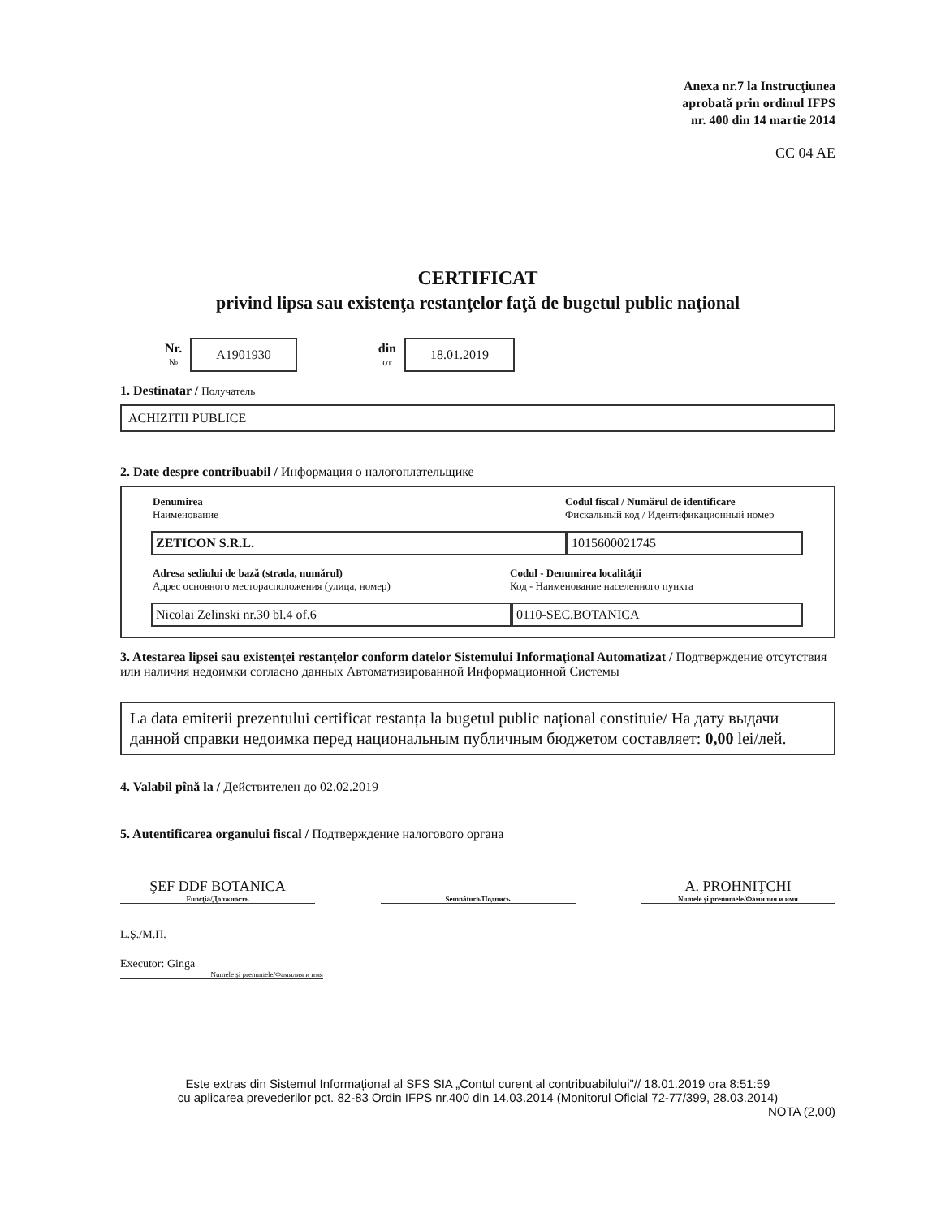Anexa nr.7 la Instrucţiunea
aprobată prin ordinul IFPS
nr. 400 din 14 martie 2014
CC 04 AE
CERTIFICAT
privind lipsa sau existenţa restanţelor faţă de bugetul public naţional
Nr.
№
A1901930
din
от
18.01.2019
1. Destinatar / Получатель
ACHIZITII PUBLICE
2. Date despre contribuabil / Информация о налогоплательщике
Denumirea
Наименование
Codul fiscal / Numărul de identificare
Фискальный код / Идентификационный номер
ZETICON S.R.L. 1015600021745
Adresa sediului de bază (strada, numărul)
Адрес основного месторасположения (улица, номер)
Codul - Denumirea localităţii
Код - Наименование населенного пункта
Nicolai Zelinski nr.30 bl.4 of.6 0110-SEC.BOTANICA
3. Atestarea lipsei sau existenţei restanţelor conform datelor Sistemului Informaţional Automatizat / Подтверждение отсутствия или наличия недоимки согласно данных Автоматизированной Информационной Системы
La data emiterii prezentului certificat restanța la bugetul public național constituie/ На дату выдачи данной справки недоимка перед национальным публичным бюджетом составляет: 0,00 lei/лей.
4. Valabil pînă la / Действителен до 02.02.2019
5. Autentificarea organului fiscal / Подтверждение налогового органа
ŞEF DDF BOTANICA
Funcţia/Должность
Semnătura/Подпись
A. PROHNIŢCHI
Numele şi prenumele/Фамилия и имя
L.Ş./М.П.
Executor: Ginga
Numele şi prenumele/Фамилия и имя
Este extras din Sistemul Informațional al SFS SIA „Contul curent al contribuabilului"// 18.01.2019 ora 8:51:59
cu aplicarea prevederilor pct. 82-83 Ordin IFPS nr.400 din 14.03.2014 (Monitorul Oficial 72-77/399, 28.03.2014)
NOTA (2,00)